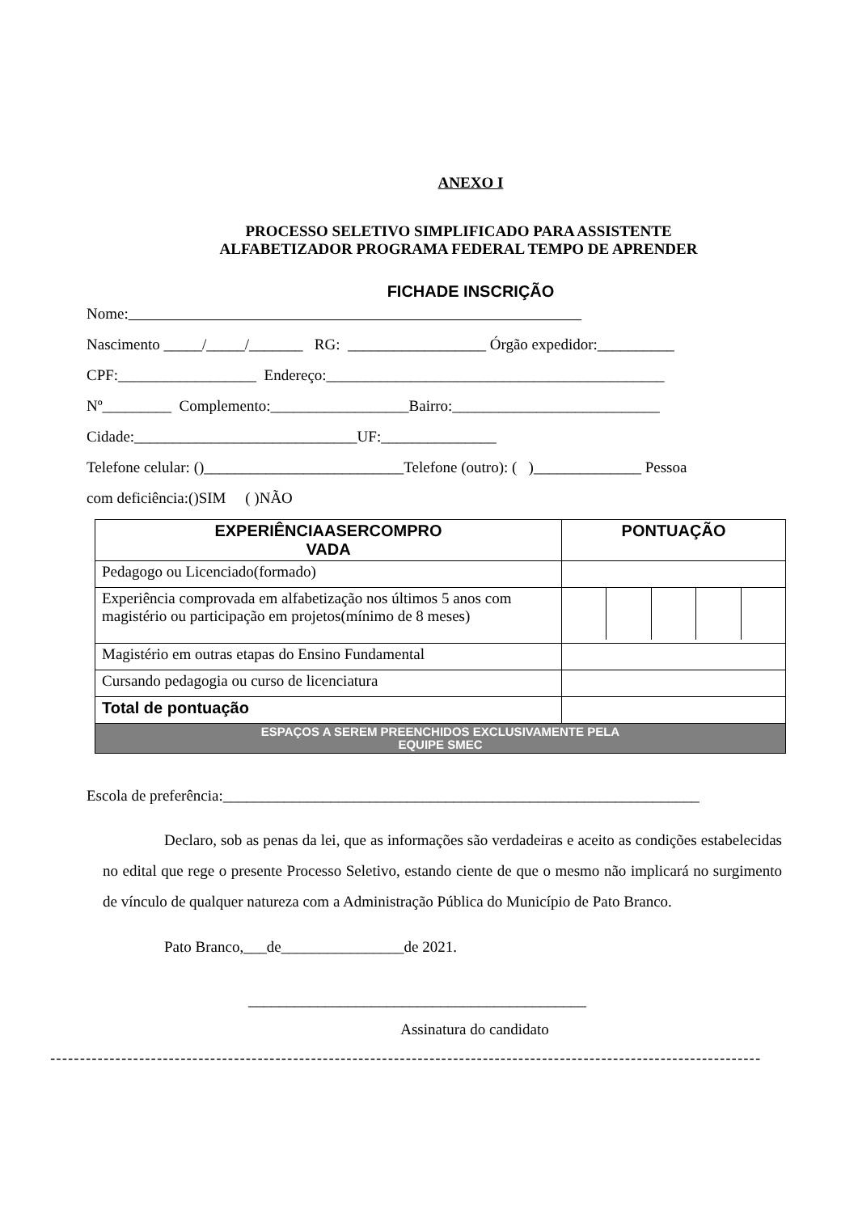ANEXO I
PROCESSO SELETIVO SIMPLIFICADO PARA ASSISTENTE
ALFABETIZADOR PROGRAMA FEDERAL TEMPO DE APRENDER
FICHADE INSCRIÇÃO
Nome:
Nascimento _____/_____/_______ RG: __________________ Órgão expedidor:__________
CPF:__________________ Endereço:____________________________________________
Nº_________ Complemento:__________________Bairro:___________________________
Cidade:_____________________________UF:_______________
Telefone celular: ()__________________________Telefone (outro): ( )______________ Pessoa
com deficiência:()SIM ( )NÃO
| EXPERIÊNCIAASERCOMPRO VADA | PONTUAÇÃO |
| --- | --- |
| Pedagogo ou Licenciado(formado) | |
| Experiência comprovada em alfabetização nos últimos 5 anos com magistério ou participação em projetos(mínimo de 8 meses) | |
| Magistério em outras etapas do Ensino Fundamental | |
| Cursando pedagogia ou curso de licenciatura | |
| Total de pontuação | |
| ESPAÇOS A SEREM PREENCHIDOS EXCLUSIVAMENTE PELA EQUIPE SMEC | |
Escola de preferência:______________________________________________________________
Declaro, sob as penas da lei, que as informações são verdadeiras e aceito as condições estabelecidas no edital que rege o presente Processo Seletivo, estando ciente de que o mesmo não implicará no surgimento de vínculo de qualquer natureza com a Administração Pública do Município de Pato Branco.
Pato Branco,___de________________de 2021.
____________________________________________
Assinatura do candidato
------------------------------------------------------------------------------------------------------------------------